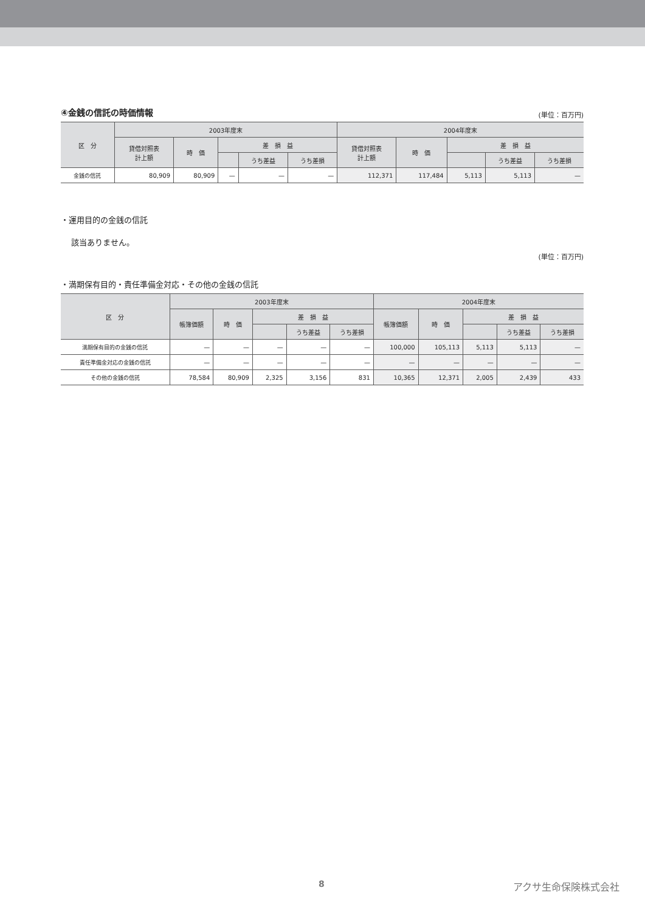④金銭の信託の時価情報
(単位：百万円)
| 区 分 | 2003年度末 | | | | | 2004年度末 | | | | |
| --- | --- | --- | --- | --- | --- | --- | --- | --- | --- | --- |
| | 貸借対照表 計上額 | 時 価 | 差 損 益 | | | 貸借対照表 計上額 | 時 価 | 差 損 益 | | |
| | | | | うち差益 | うち差損 | | | | うち差益 | うち差損 |
| 金銭の信託 | 80,909 | 80,909 | — | — | — | 112,371 | 117,484 | 5,113 | 5,113 | — |
・運用目的の金銭の信託
該当ありません。
・満期保有目的・責任準備金対応・その他の金銭の信託
(単位：百万円)
| 区 分 | 2003年度末 | | | | | 2004年度末 | | | | |
| --- | --- | --- | --- | --- | --- | --- | --- | --- | --- | --- |
| | 帳簿価額 | 時 価 | 差 損 益 | | | 帳簿価額 | 時 価 | 差 損 益 | | |
| | | | | うち差益 | うち差損 | | | | うち差益 | うち差損 |
| 満期保有目的の金銭の信託 | — | — | — | — | — | 100,000 | 105,113 | 5,113 | 5,113 | — |
| 責任準備金対応の金銭の信託 | — | — | — | — | — | — | — | — | — | — |
| その他の金銭の信託 | 78,584 | 80,909 | 2,325 | 3,156 | 831 | 10,365 | 12,371 | 2,005 | 2,439 | 433 |
8 アクサ生命保険株式会社